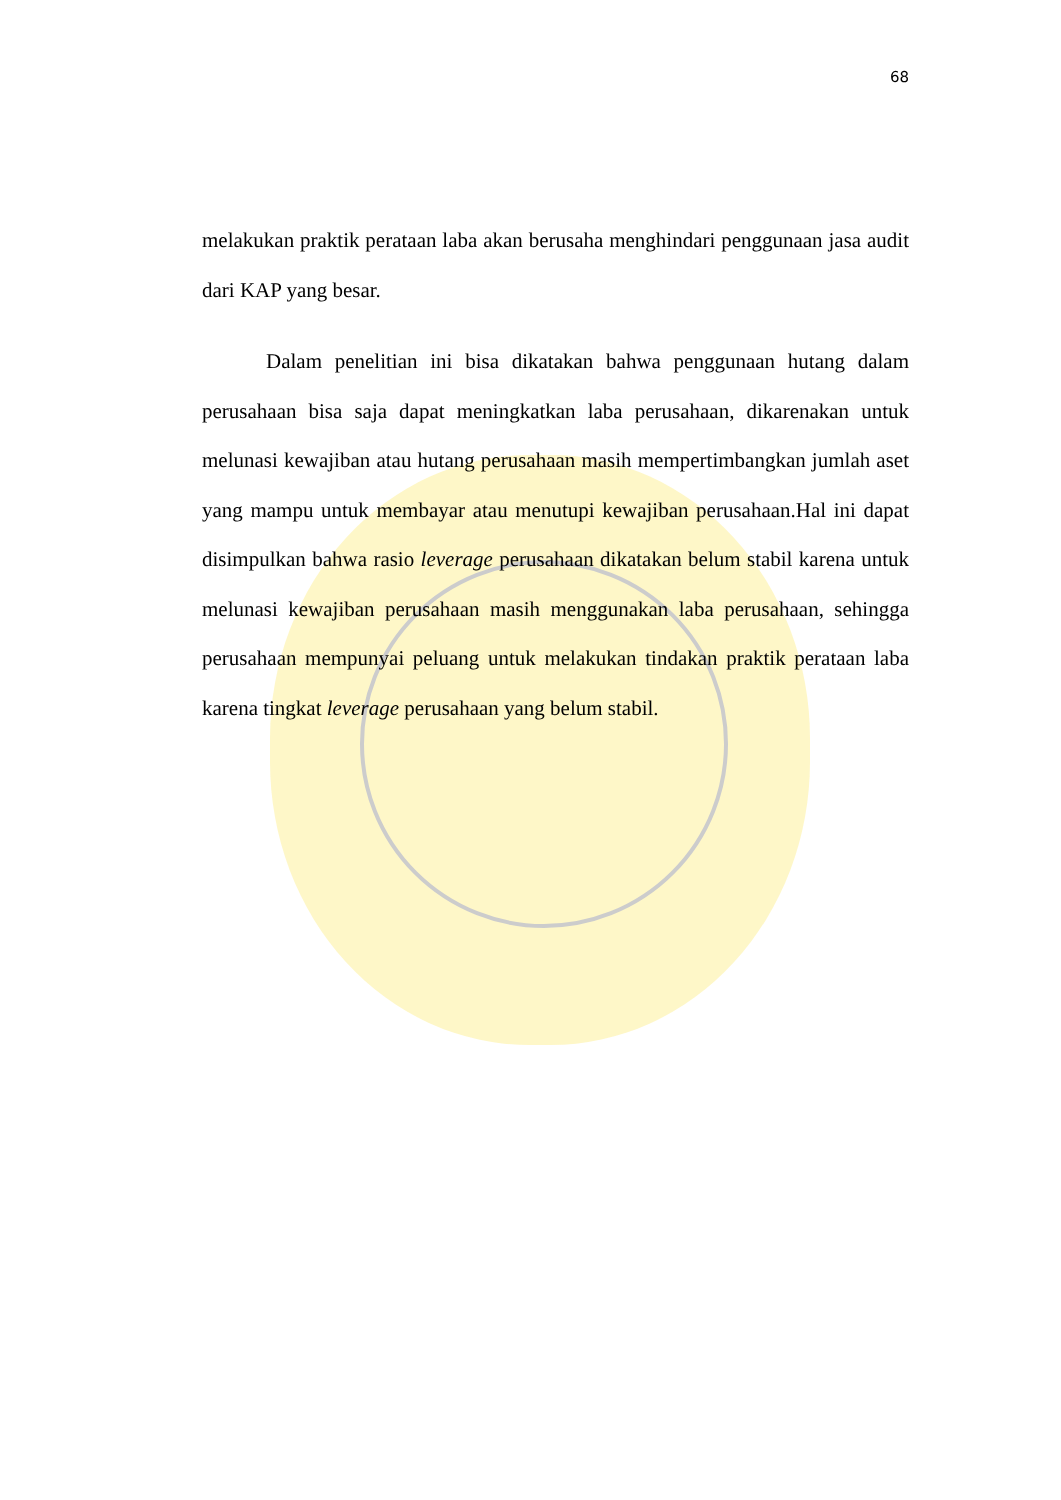68
melakukan praktik perataan laba akan berusaha menghindari penggunaan jasa audit dari KAP yang besar.
Dalam penelitian ini bisa dikatakan bahwa penggunaan hutang dalam perusahaan bisa saja dapat meningkatkan laba perusahaan, dikarenakan untuk melunasi kewajiban atau hutang perusahaan masih mempertimbangkan jumlah aset yang mampu untuk membayar atau menutupi kewajiban perusahaan.Hal ini dapat disimpulkan bahwa rasio leverage perusahaan dikatakan belum stabil karena untuk melunasi kewajiban perusahaan masih menggunakan laba perusahaan, sehingga perusahaan mempunyai peluang untuk melakukan tindakan praktik perataan laba karena tingkat leverage perusahaan yang belum stabil.